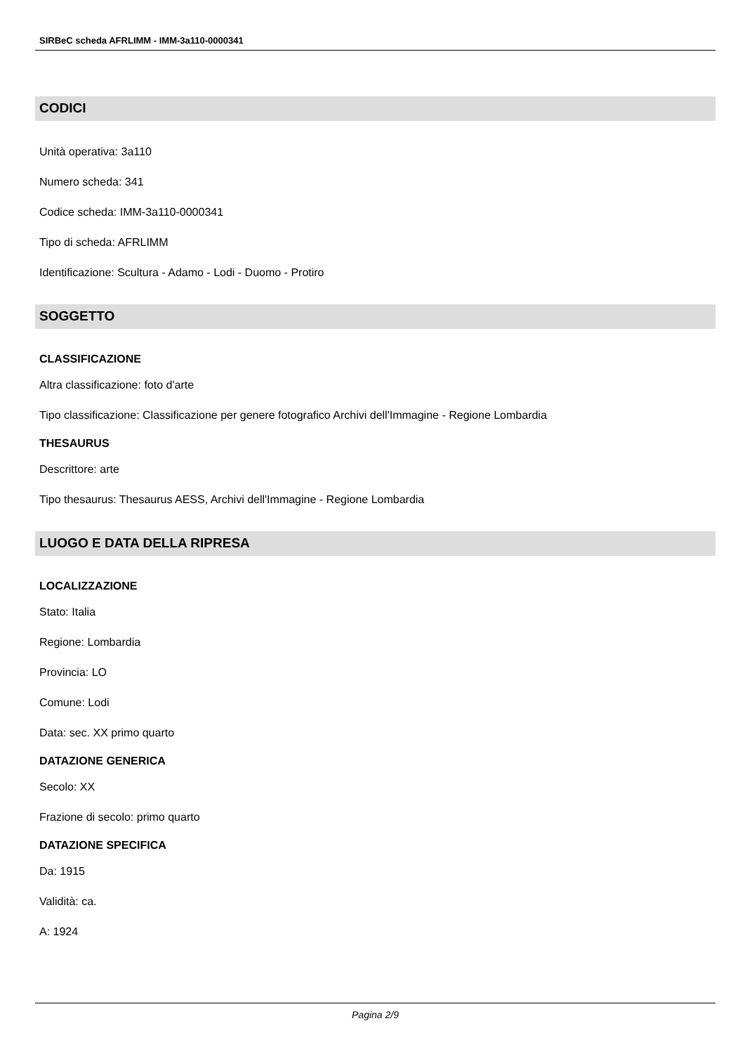SIRBeC scheda AFRLIMM - IMM-3a110-0000341
CODICI
Unità operativa: 3a110
Numero scheda: 341
Codice scheda: IMM-3a110-0000341
Tipo di scheda: AFRLIMM
Identificazione: Scultura - Adamo - Lodi - Duomo - Protiro
SOGGETTO
CLASSIFICAZIONE
Altra classificazione: foto d'arte
Tipo classificazione: Classificazione per genere fotografico Archivi dell'Immagine - Regione Lombardia
THESAURUS
Descrittore: arte
Tipo thesaurus: Thesaurus AESS, Archivi dell'Immagine - Regione Lombardia
LUOGO E DATA DELLA RIPRESA
LOCALIZZAZIONE
Stato: Italia
Regione: Lombardia
Provincia: LO
Comune: Lodi
Data: sec. XX primo quarto
DATAZIONE GENERICA
Secolo: XX
Frazione di secolo: primo quarto
DATAZIONE SPECIFICA
Da: 1915
Validità: ca.
A: 1924
Pagina 2/9